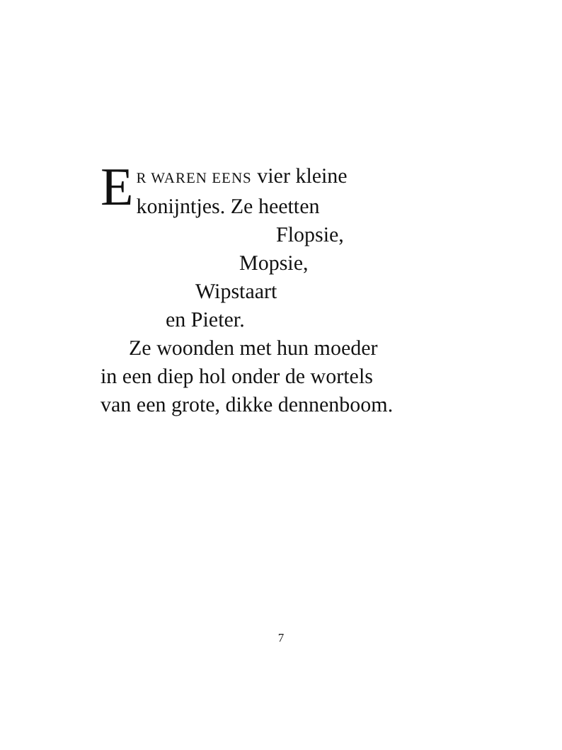E
R WAREN EENS vier kleine
konijntjes. Ze heetten
Flopsie,
Mopsie,
Wipstaart
en Pieter.
Ze woonden met hun moeder
in een diep hol onder de wortels
van een grote, dikke dennenboom.
7